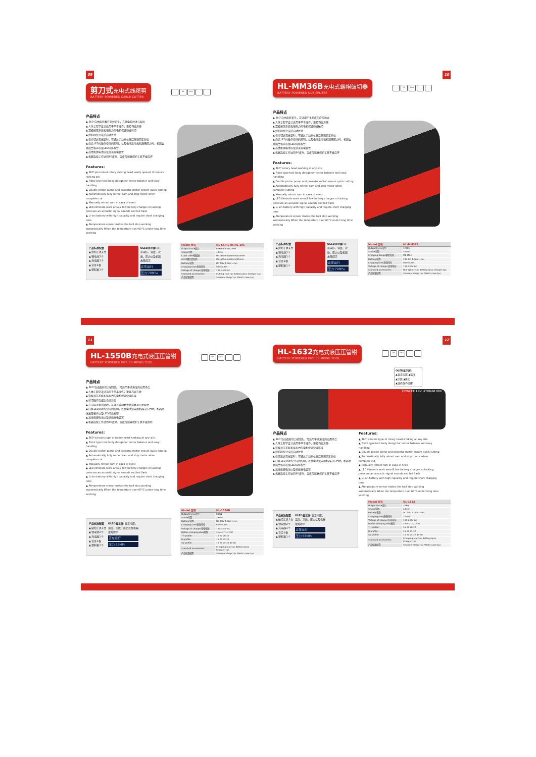09
剪刀式 充电式线缆剪
BATTERY POWERED CABLE CUTTER
Off 230 V
产品特点
▲ 360°自由旋转翻开型剪切头，方便电缆放进与取出
▲ 人体工程学设计适用于单手操作，更轻巧更方便
▲ 双极液压系统和强有力的电机保证快速剪切
▲ 剪切操作完成后自动复位
▲ 在剪切过程出错时，可通过手动复位将活塞退回至原位
▲ 白色LED对操作空间的照明，以及电池没电和机器无压力时，机器会发出警报声以及LED闪烁报警
▲ 高性能锂电池以及快速充电装置
▲ 机器连续工作达到60度时，温度传感器保护工具不被烧坏
Features:
▲ 360°pin-locked rotary cutting head,easily opened if remove locking pin
▲ Pistol type tool body design for better balance and easy handling
▲ Double piston pump and powerful motor ensure quick cutting
▲ Automatically fully retract ram and stop motor when complete cut
▲ Manually retract ram in caea of need
▲ LED illminate work area & low battery charges or lacking pressure,an acoustic signal sounds and led flash
▲ Li-ion battery with high capacity and require short charging time
▲ Atenperature sensor makes the tool stop working automatically When the temperture over 60°C under long time working
产品标准配置
▲ 剪切工具1台
▲ 锂电池2个
▲ 充电器1个
▲ 背带1根
▲ 塑料箱1个
OLED显示屏: 显示电压、温度、次数、压力以及机器故障提示
正在运行
压力:70MPa
| Model 型号 | HL-65/HL-85/HL-105 |
| --- | --- |
| Output Force出力: | 60KN/60KN/120KN |
| Stroke行程: | 40mm |
| CU/Al cable铜铝线: | Max⌀65mm/85mm/105mm |
| ACSR钢芯铝绞线: | Max⌀45mm/65mm/85mm |
| Battery电池: | DC 18V 4.0Ah Li-ion |
| Charging time充电时间: | 90minutes |
| Voltage of charger充电电压: | 110-240V AC |
| Standard accessories: | Cutting tool:1pc Battery:2pcs Charger:1pc |
| 产品标准配置: | Shoulder strap:1pc Plastic case:1pc |
10
HL-MM36B 充电式螺帽破切器
BATTERY POWERED NUT SPLITER
Off 230 V
产品特点
▲ 360°自由旋转钳头，可适用于多角度的应用场合
▲ 人体工程学设计适用于单手操作，更轻巧更方便
▲ 双极液压系统和强有力的电机保证快速破切
▲ 剪切操作完成后自动复位
▲ 在剪切过程出错时，可通过手动复位将活塞退回至原位
▲ 白色LED对操作空间的照明，以及电池没电和机器无压力时，机器会发出警报声以及LED闪烁报警
▲ 高性能锂电池以及快速充电装置
▲ 机器连续工作达到60度时，温度传感器保护工具不被烧坏
Features:
▲ 360° rotary head,working at any site
▲ Pistol type tool body design for better balance and easy handling
▲ Double piston pump and powerful motor ensure quick cutting
▲ Automatically fully retract ram and stop motor when complete cutting
▲ Manually retract ram in caea of need
▲ LED illminate work area & low battery charges or lacking pressure,an acoustic signal sounds and led flash
▲ Li-ion battery with high capacity and require short charging time
▲ Atenperature sensor makes the tool stop working automatically When the temperture over 60°C under long time working
产品标准配置
▲ 剪切工具1台
▲ 锂电池2个
▲ 充电器1个
▲ 背带1根
▲ 塑料箱1个
OLED显示屏: 显示电压、温度、次数、压力以及机器故障提示
正在运行
压力:70MPa
| Model 型号 | HL-MM36B |
| --- | --- |
| Output Force出力: | 120KN |
| Stroke行程: | 30mm |
| Crimping Range破切范围: | M8-M24 |
| Battery电池: | 18V DC 4.0Ah Li-ion |
| Charging time充电时间: | 90minutes |
| Voltage of charger充电电压: | 110-240V AC |
| Standard accessories: | Nut Spliter:1pc Battery:2pcs Charger:1pc |
| 产品标准配置: | Shoulder strap:1pc Plastic case:1pc |
11
HL-1550B 充电式液压压管钳
BATTERY POWERED PIPE CRIMPING TOOL
Off 230 V
产品特点
▲ 360°自由旋转剪刀式钳头，可适用于多角度的应用场合
▲ 人体工程学设计适用于单手操作，更轻巧更方便
▲ 双极液压系统和强有力的电机保证快速压接
▲ 剪切操作完成后自动复位
▲ 在压接过程出错时，可通过手动复位将活塞退回至原位
▲ 白色LED对操作空间的照明，以及电池没电和机器无压力时，机器会发出警报声以及LED闪烁报警
▲ 高性能锂电池以及快速充电装置
▲ 机器连续工作达到60度时，温度传感器保护工具不被烧坏
Features:
▲ 360°scissors type of rotary head,working at any site.
▲ Pistol type tool body design for better balance and easy handling
▲ Double piston pump and powerful motor ensure quick cutting
▲ Automatically fully retract ram and stop motor when complete cut
▲ Manually retract ram in caea of need
▲ LED illminate work area & low battery charges or lacking pressure,an acoustic signal sounds and led flash
▲ Li-ion battery with high capacity and require short charging time
▲ Atenperature sensor makes the tool stop working automatically When the temperture over 60°C under long time working
产品标准配置
▲ 破切工具1台
▲ 锂电池2个
▲ 充电器1个
▲ 背带1根
▲ 塑料箱1个
OLED显示屏: 显示电压、温度、次数、压力以及机器故障提示
正在运行
压力:62MPa
| Model 型号 | HL-1550B |
| --- | --- |
| Output Force出力: | 60KN |
| Stroke行程: | 28mm |
| Battery电池: | DC 18V 4.0Ah Li-ion |
| Charging time充电时间: | 90minutes |
| Voltage of charger充电电压: | 110-240V AC |
| Option crimping dies模具: | 3 sets(TH,U,SV) |
| TH profile: | 16 20 26 32 |
| U profile: | 16 20 25 32 |
| SV profile: | 15 20 25 32 40 50 |
| Standard accessories: | Crimping tool:1pc Battery:2pcs Charger:1pc |
| 产品标准配置: | Shoulder strap:1pc Plastic case:1pc |
12
HL-1632 充电式液压压管钳
BATTERY POWERED PIPE CRIMPING TOOL
Off 230 V
OLED显示屏:
▲显示电压 ▲温度
▲次数 ▲压力
▲维修保养提醒
HEWLEE 18V LITHIUM ION
产品特点
▲ 360°自由旋转剪刀式钳头，可适用于多角度的应用场合
▲ 人体工程学设计适用于单手操作，更轻巧更方便
▲ 双极液压系统和强有力的电机保证快速压接
▲ 剪切操作完成后自动复位
▲ 在压接过程出错时，可通过手动复位将活塞退回至原位
▲ 白色LED对操作空间的照明，以及电池没电和机器无压力时，机器会发出警报声以及LED闪烁报警
▲ 高性能锂电池以及快速充电装置
▲ 机器连续工作达到60度时，温度传感器保护工具不被烧坏
Features:
▲ 360°scissors type of rotary head,working at any site.
▲ Pistol type tool body design for better balance and easy handling
▲ Double piston pump and powerful motor ensure quick cutting
▲ Automatically fully retract ram and stop motor when complete cut
▲ Manually retract ram in caea of need
▲ LED illminate work area & low battery charges or lacking pressure,an acoustic signal sounds and led flash
▲ Li-ion battery with high capacity and require short charging time
▲ Atenperature sensor makes the tool stop working automatically When the temperture over 60°C under long time working
产品标准配置
▲ 破切工具1台
▲ 锂电池2个
▲ 充电器1个
▲ 背带1根
▲ 塑料箱1个
OLED显示屏: 显示电压、温度、次数、压力以及机器故障提示
正在运行
压力:58MPa
| Model 型号 | HL-1632 |
| --- | --- |
| Output Force出力: | 32KN |
| Stroke行程: | 40mm |
| Battery电池: | DC 18V 2.0Ah Li-ion |
| Charging time充电时间: | 1hours |
| Voltage of charger充电电压: | 110-240V AC |
| Option crimping dies模具: | 3 sets(TH,U,SV) |
| TH profile: | 16 20 26 32 |
| U profile: | 16 20 25 32 |
| SV profile: | 15 20 25 32 40 50 |
| Standard accessories: | Crimping tool:1pc Battery:2pcs Charger:1pc |
| 产品标准配置: | Shoulder strap:1pc Plastic case:1pc |